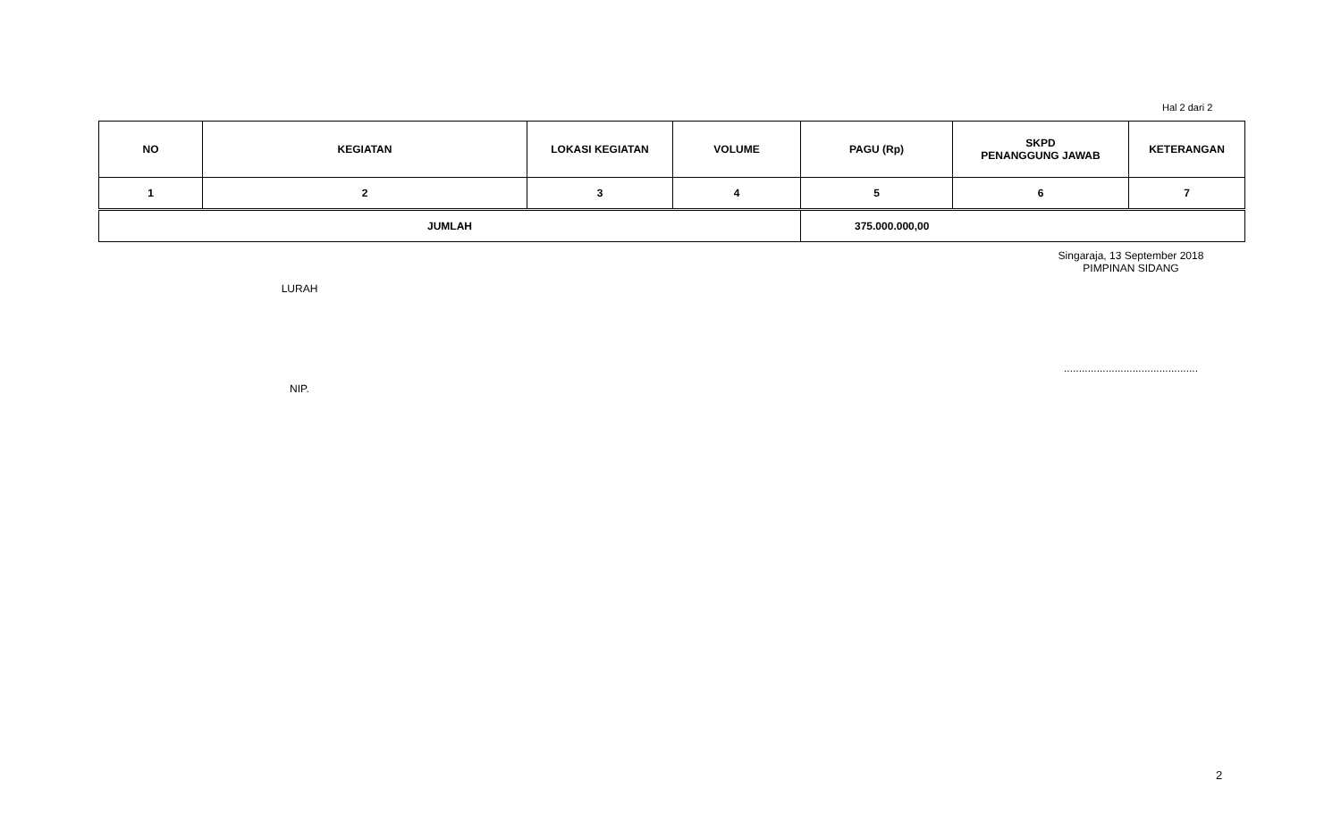Hal 2 dari 2
| NO | KEGIATAN | LOKASI KEGIATAN | VOLUME | PAGU (Rp) | SKPD PENANGGUNG JAWAB | KETERANGAN |
| --- | --- | --- | --- | --- | --- | --- |
| 1 | 2 | 3 | 4 | 5 | 6 | 7 |
| JUMLAH | | | | 375.000.000,00 | | |
LURAH
NIP.
Singaraja, 13 September 2018
PIMPINAN SIDANG
.............................................
2